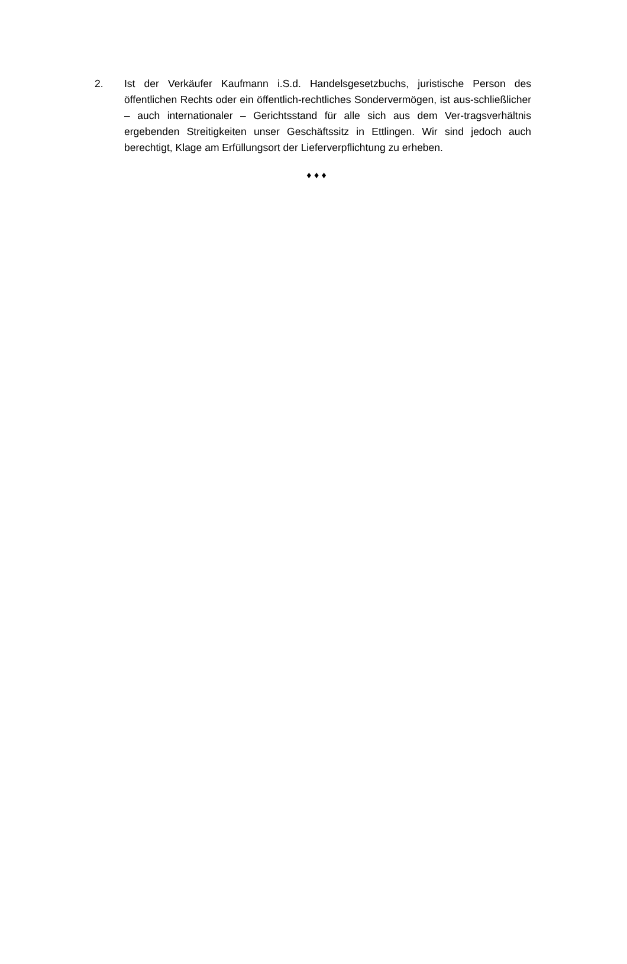2. Ist der Verkäufer Kaufmann i.S.d. Handelsgesetzbuchs, juristische Person des öffentlichen Rechts oder ein öffentlich-rechtliches Sondervermögen, ist aus-schließlicher – auch internationaler – Gerichtsstand für alle sich aus dem Ver-tragsverhältnis ergebenden Streitigkeiten unser Geschäftssitz in Ettlingen. Wir sind jedoch auch berechtigt, Klage am Erfüllungsort der Lieferverpflichtung zu erheben.
♦ ♦ ♦